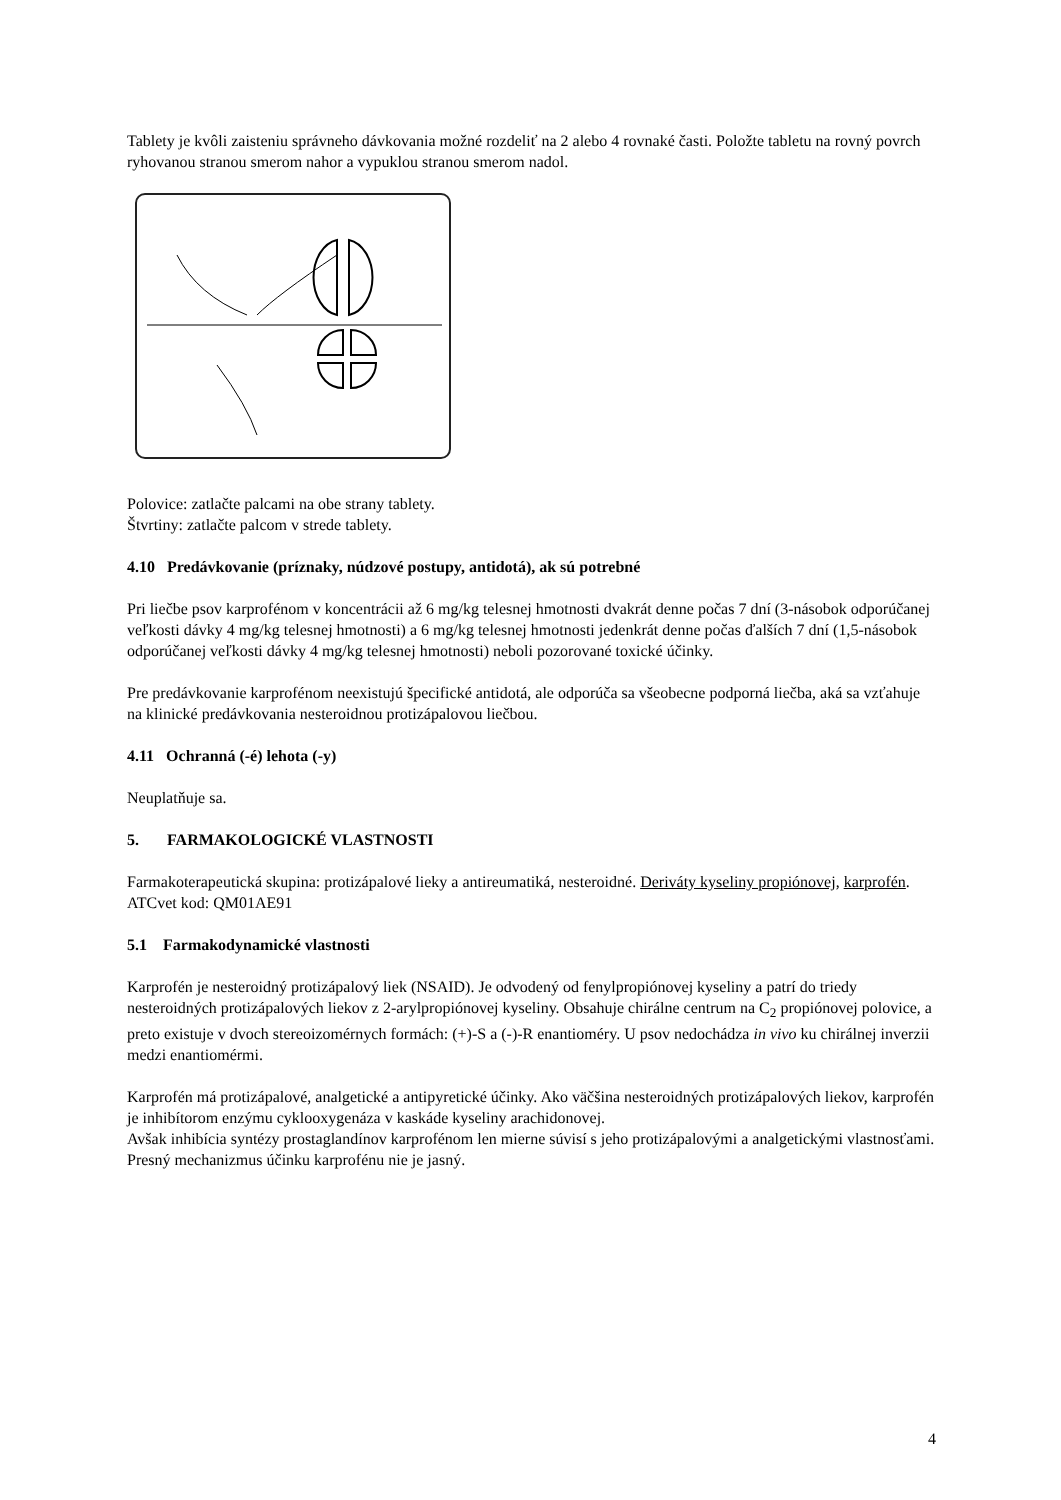Tablety je kvôli zaisteniu správneho dávkovania možné rozdeliť na 2 alebo 4 rovnaké časti. Položte tabletu na rovný povrch ryhovanou stranou smerom nahor a vypuklou stranou smerom nadol.
Polovice: zatlačte palcami na obe strany tablety.
Štvrtiny: zatlačte palcom v strede tablety.
4.10 Predávkovanie (príznaky, núdzové postupy, antidotá), ak sú potrebné
Pri liečbe psov karprofénom v koncentrácii až 6 mg/kg telesnej hmotnosti dvakrát denne počas 7 dní (3-násobok odporúčanej veľkosti dávky 4 mg/kg telesnej hmotnosti) a 6 mg/kg telesnej hmotnosti jedenkrát denne počas ďalších 7 dní (1,5-násobok odporúčanej veľkosti dávky 4 mg/kg telesnej hmotnosti) neboli pozorované toxické účinky.
Pre predávkovanie karprofénom neexistujú špecifické antidotá, ale odporúča sa všeobecne podporná liečba, aká sa vzťahuje na klinické predávkovania nesteroidnou protizápalovou liečbou.
4.11 Ochranná (-é) lehota (-y)
Neuplatňuje sa.
5. FARMAKOLOGICKÉ VLASTNOSTI
Farmakoterapeutická skupina: protizápalové lieky a antireumatiká, nesteroidné. Deriváty kyseliny propiónovej, karprofén.
ATCvet kod: QM01AE91
5.1 Farmakodynamické vlastnosti
Karprofén je nesteroidný protizápalový liek (NSAID). Je odvodený od fenylpropiónovej kyseliny a patrí do triedy nesteroidných protizápalových liekov z 2-arylpropiónovej kyseliny. Obsahuje chirálne centrum na C<sub>2</sub> propiónovej polovice, a preto existuje v dvoch stereoizomérnych formách: (+)-S a (-)-R enantioméry. U psov nedochádza in vivo ku chirálnej inverzii medzi enantiomérmi.
Karprofén má protizápalové, analgetické a antipyretické účinky. Ako väčšina nesteroidných protizápalových liekov, karprofén je inhibítorom enzýmu cyklooxygenáza v kaskáde kyseliny arachidonovej.
Avšak inhibícia syntézy prostaglandínov karprofénom len mierne súvisí s jeho protizápalovými a analgetickými vlastnosťami. Presný mechanizmus účinku karprofénu nie je jasný.
4